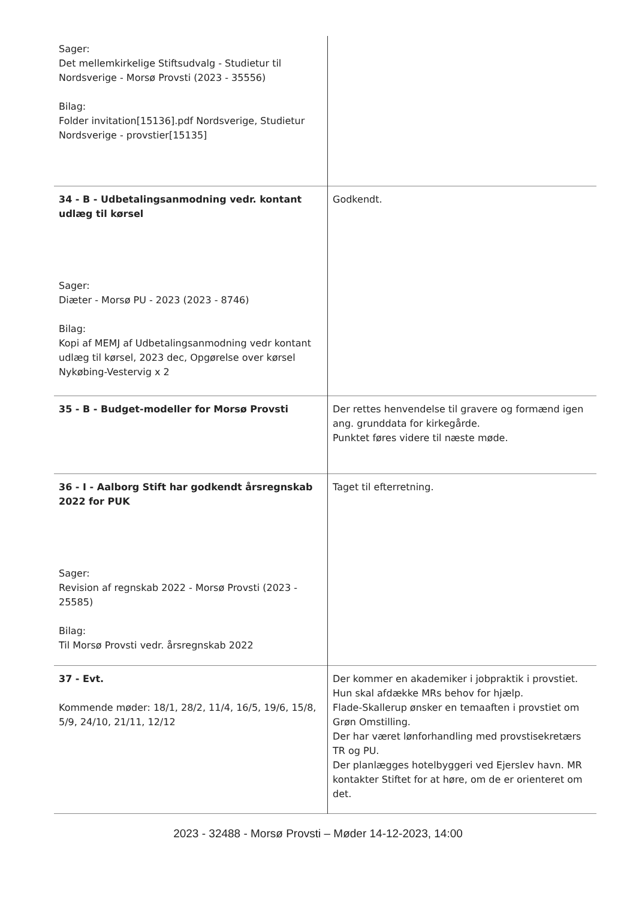| Sager: Det mellemkirkelige Stiftsudvalg - Studietur til Nordsverige - Morsø Provsti (2023 - 35556) Bilag: Folder invitation[15136].pdf Nordsverige, Studietur Nordsverige - provstier[15135] | |
| 34 - B - Udbetalingsanmodning vedr. kontant udlæg til kørsel Sager: Diæter - Morsø PU - 2023 (2023 - 8746) Bilag: Kopi af MEMJ af Udbetalingsanmodning vedr kontant udlæg til kørsel, 2023 dec, Opgørelse over kørsel Nykøbing-Vestervig x 2 | Godkendt. |
| 35 - B - Budget-modeller for Morsø Provsti | Der rettes henvendelse til gravere og formænd igen ang. grunddata for kirkegårde. Punktet føres videre til næste møde. |
| 36 - I - Aalborg Stift har godkendt årsregnskab 2022 for PUK Sager: Revision af regnskab 2022 - Morsø Provsti (2023 - 25585) Bilag: Til Morsø Provsti vedr. årsregnskab 2022 | Taget til efterretning. |
| 37 - Evt. Kommende møder: 18/1, 28/2, 11/4, 16/5, 19/6, 15/8, 5/9, 24/10, 21/11, 12/12 | Der kommer en akademiker i jobpraktik i provstiet. Hun skal afdække MRs behov for hjælp. Flade-Skallerup ønsker en temaaften i provstiet om Grøn Omstilling. Der har været lønforhandling med provstisekretærs TR og PU. Der planlægges hotelbyggeri ved Ejerslev havn. MR kontakter Stiftet for at høre, om de er orienteret om det. |
2023 - 32488 - Morsø Provsti – Møder 14-12-2023, 14:00